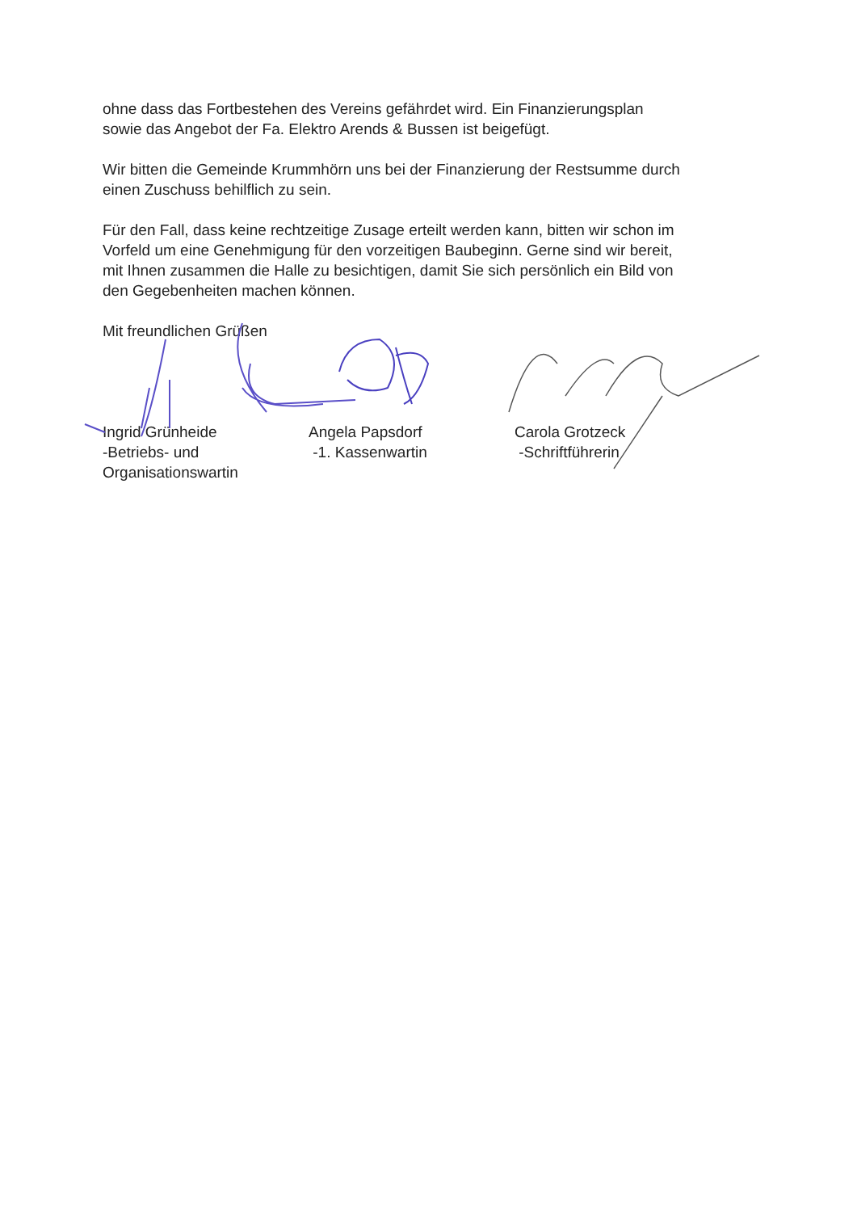ohne dass das Fortbestehen des Vereins gefährdet wird. Ein Finanzierungsplan
sowie das Angebot der Fa. Elektro Arends & Bussen ist beigefügt.
Wir bitten die Gemeinde Krummhörn uns bei der Finanzierung der Restsumme durch
einen Zuschuss behilflich zu sein.
Für den Fall, dass keine rechtzeitige Zusage erteilt werden kann, bitten wir schon im
Vorfeld um eine Genehmigung für den vorzeitigen Baubeginn. Gerne sind wir bereit,
mit Ihnen zusammen die Halle zu besichtigen, damit Sie sich persönlich ein Bild von
den Gegebenheiten machen können.
Mit freundlichen Grüßen
Ingrid Grünheide
-Betriebs- und
Organisationswartin
Angela Papsdorf
-1. Kassenwartin
Carola Grotzeck
-Schriftführerin